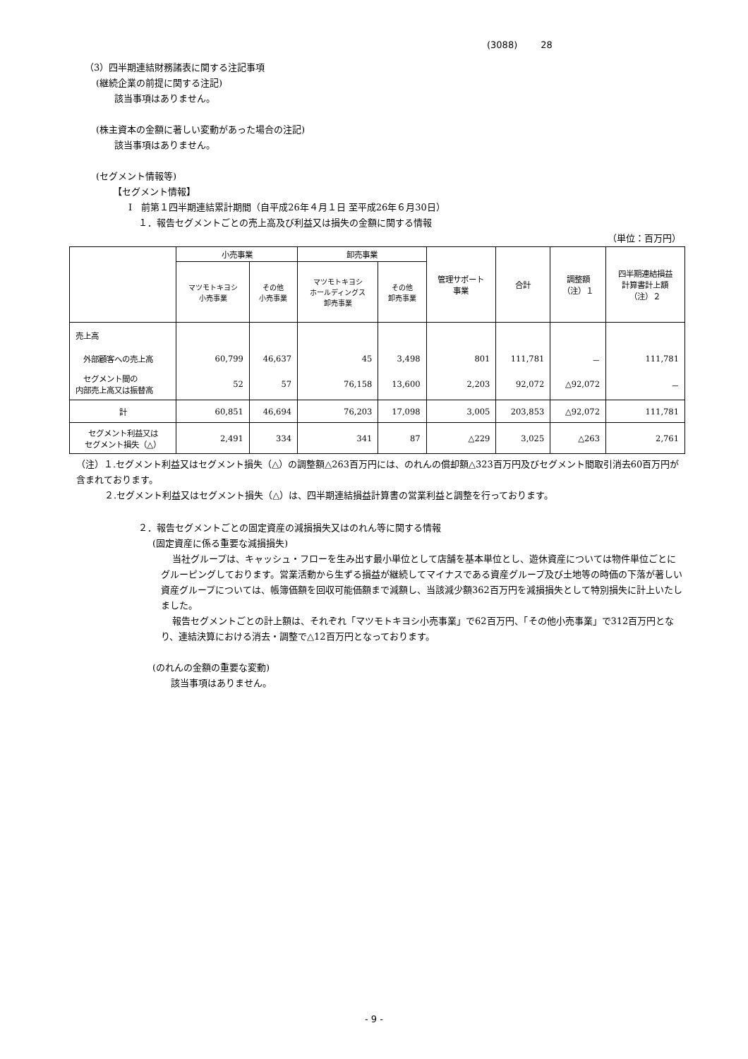(3088) 28
（3）四半期連結財務諸表に関する注記事項
(継続企業の前提に関する注記)
該当事項はありません。
(株主資本の金額に著しい変動があった場合の注記)
該当事項はありません。
(セグメント情報等)
【セグメント情報】
Ⅰ　前第１四半期連結累計期間（自平成26年４月１日 至平成26年６月30日）
１．報告セグメントごとの売上高及び利益又は損失の金額に関する情報
（単位：百万円）
| | 小売事業 | | 卸売事業 | | 管理サポート 事業 | 合計 | 調整額 （注）１ | 四半期連結損益 計算書計上額 （注）２ |
| --- | --- | --- | --- | --- | --- | --- | --- | --- |
| | マツモトキヨシ 小売事業 | その他 小売事業 | マツモトキヨシ ホールディングス 卸売事業 | その他 卸売事業 | | | | |
| 売上高 | | | | | | | | |
| 外部顧客への売上高 | 60,799 | 46,637 | 45 | 3,498 | 801 | 111,781 | － | 111,781 |
| セグメント間の 内部売上高又は振替高 | 52 | 57 | 76,158 | 13,600 | 2,203 | 92,072 | △92,072 | － |
| 計 | 60,851 | 46,694 | 76,203 | 17,098 | 3,005 | 203,853 | △92,072 | 111,781 |
| セグメント利益又は セグメント損失（△） | 2,491 | 334 | 341 | 87 | △229 | 3,025 | △263 | 2,761 |
（注）１.セグメント利益又はセグメント損失（△）の調整額△263百万円には、のれんの償却額△323百万円及びセグメント間取引消去60百万円が含まれております。
２.セグメント利益又はセグメント損失（△）は、四半期連結損益計算書の営業利益と調整を行っております。
２．報告セグメントごとの固定資産の減損損失又はのれん等に関する情報
(固定資産に係る重要な減損損失)
当社グループは、キャッシュ・フローを生み出す最小単位として店舗を基本単位とし、遊休資産については物件単位ごとにグルーピングしております。営業活動から生ずる損益が継続してマイナスである資産グループ及び土地等の時価の下落が著しい資産グループについては、帳簿価額を回収可能価額まで減額し、当該減少額362百万円を減損損失として特別損失に計上いたしました。
報告セグメントごとの計上額は、それぞれ「マツモトキヨシ小売事業」で62百万円、「その他小売事業」で312百万円となり、連結決算における消去・調整で△12百万円となっております。
(のれんの金額の重要な変動)
該当事項はありません。
- 9 -